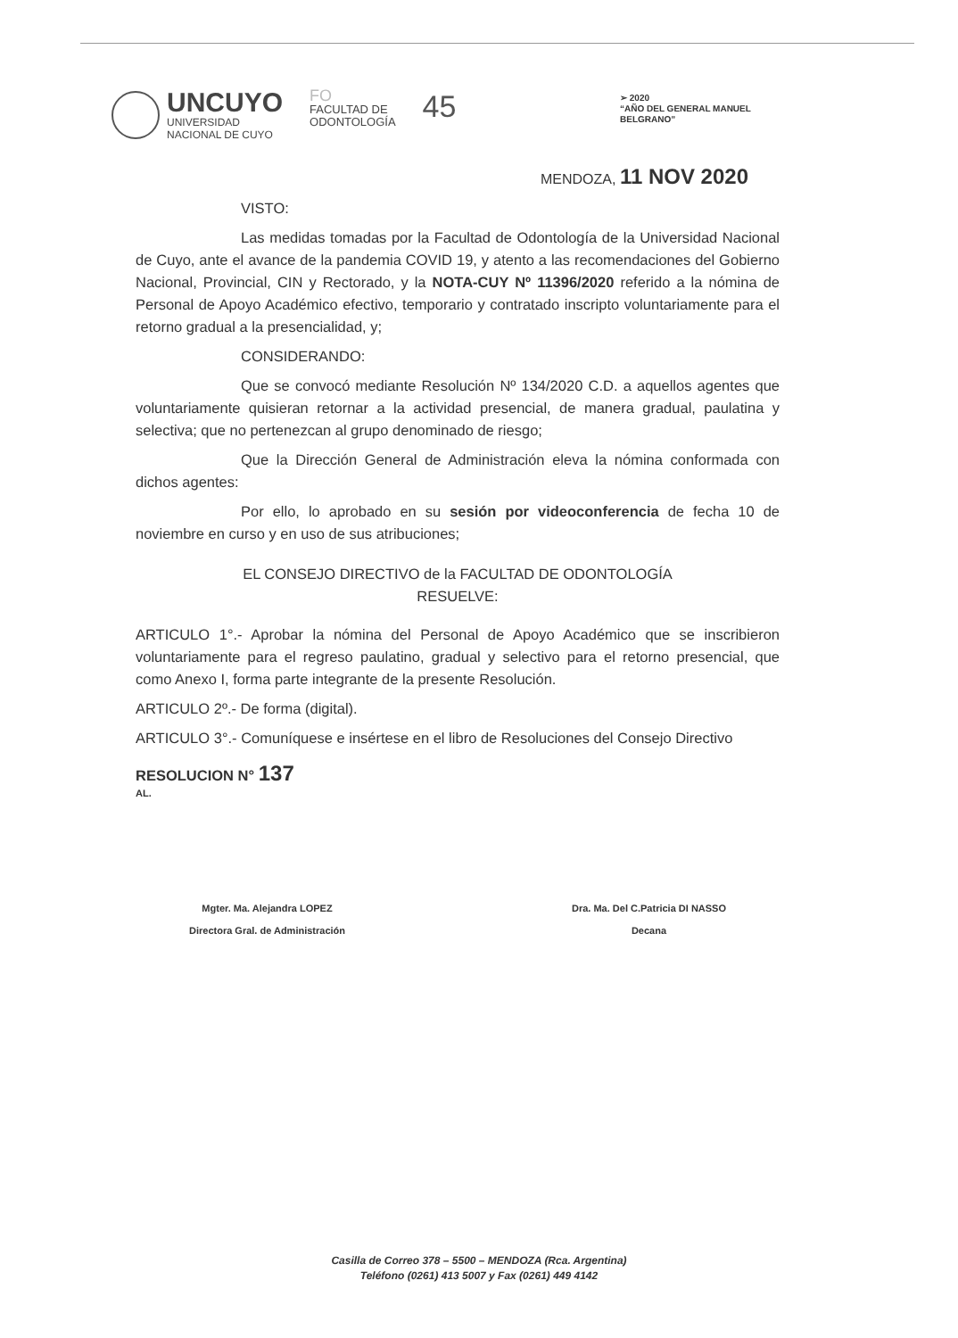UNCUYO
UNIVERSIDAD
NACIONAL DE CUYO
FO
FACULTAD DE
ODONTOLOGÍA
45
➢ 2020
“AÑO DEL GENERAL MANUEL BELGRANO”
MENDOZA, 11 NOV 2020
VISTO:
Las medidas tomadas por la Facultad de Odontología de la Universidad Nacional de Cuyo, ante el avance de la pandemia COVID 19, y atento a las recomendaciones del Gobierno Nacional, Provincial, CIN y Rectorado, y la NOTA-CUY Nº 11396/2020 referido a la nómina de Personal de Apoyo Académico efectivo, temporario y contratado inscripto voluntariamente para el retorno gradual a la presencialidad, y;
CONSIDERANDO:
Que se convocó mediante Resolución Nº 134/2020 C.D. a aquellos agentes que voluntariamente quisieran retornar a la actividad presencial, de manera gradual, paulatina y selectiva; que no pertenezcan al grupo denominado de riesgo;
Que la Dirección General de Administración eleva la nómina conformada con dichos agentes:
Por ello, lo aprobado en su sesión por videoconferencia de fecha 10 de noviembre en curso y en uso de sus atribuciones;
EL CONSEJO DIRECTIVO de la FACULTAD DE ODONTOLOGÍA
RESUELVE:
ARTICULO 1°.- Aprobar la nómina del Personal de Apoyo Académico que se inscribieron voluntariamente para el regreso paulatino, gradual y selectivo para el retorno presencial, que como Anexo I, forma parte integrante de la presente Resolución.
ARTICULO 2º.- De forma (digital).
ARTICULO 3°.- Comuníquese e insértese en el libro de Resoluciones del Consejo Directivo
RESOLUCION N° 137
AL.
Mgter. Ma. Alejandra LOPEZ
Directora Gral. de Administración
Dra. Ma. Del C.Patricia DI NASSO
Decana
Casilla de Correo 378 – 5500 – MENDOZA (Rca. Argentina)
Teléfono (0261) 413 5007 y Fax (0261) 449 4142